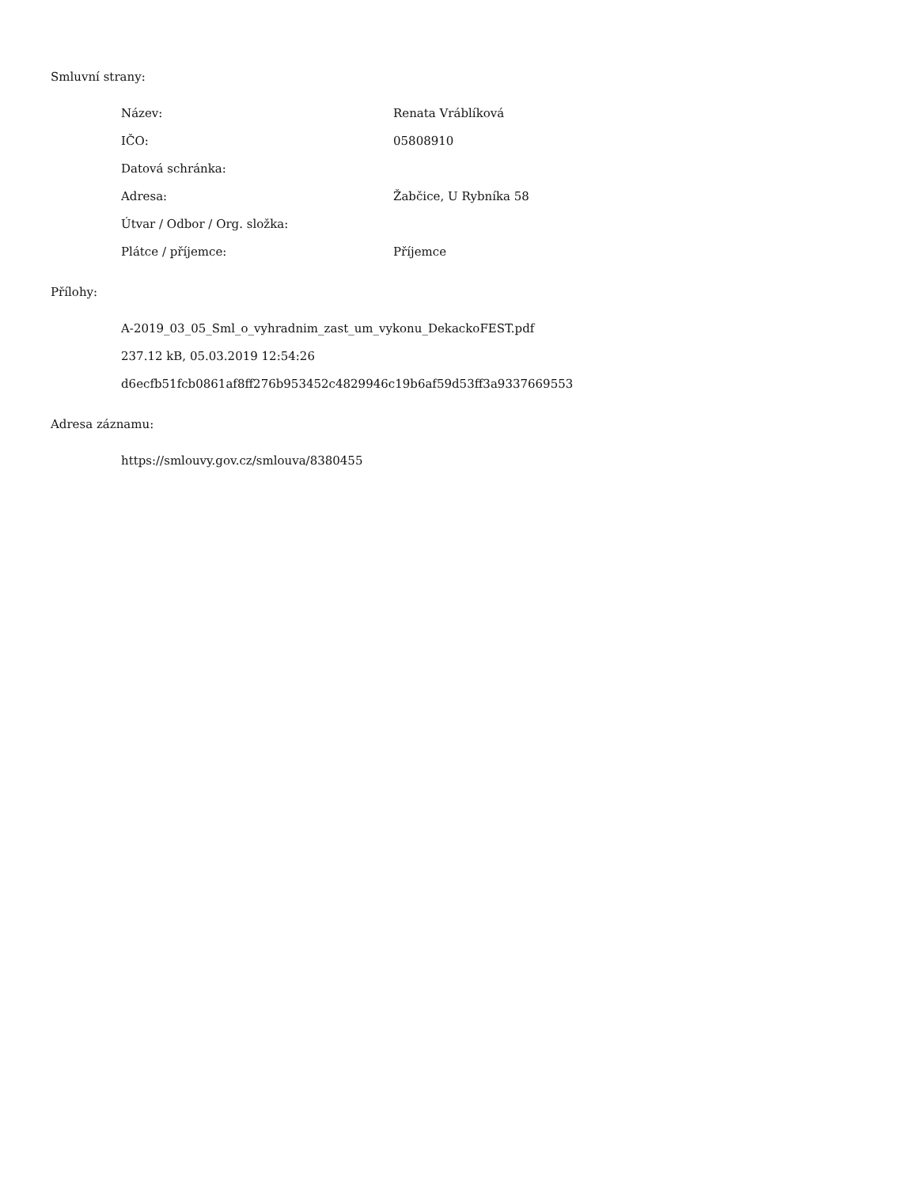Smluvní strany:
| Název: | Renata Vráblíková |
| IČO: | 05808910 |
| Datová schránka: | |
| Adresa: | Žabčice, U Rybníka 58 |
| Útvar / Odbor / Org. složka: | |
| Plátce / příjemce: | Příjemce |
Přílohy:
A-2019_03_05_Sml_o_vyhradnim_zast_um_vykonu_DekackoFEST.pdf
237.12 kB, 05.03.2019 12:54:26
d6ecfb51fcb0861af8ff276b953452c4829946c19b6af59d53ff3a9337669553
Adresa záznamu:
https://smlouvy.gov.cz/smlouva/8380455